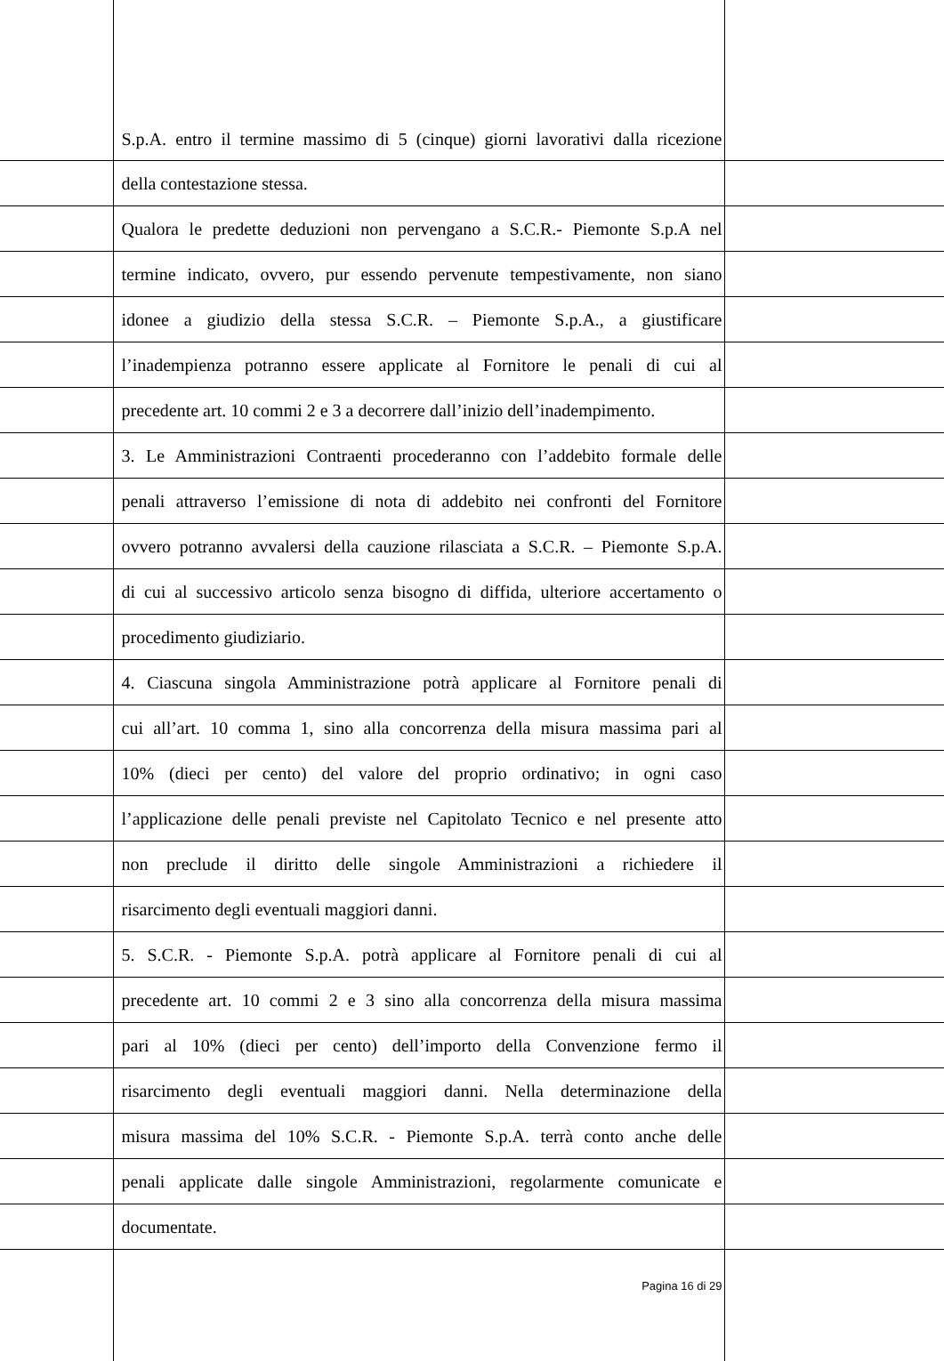| | S.p.A. entro il termine massimo di 5 (cinque) giorni lavorativi dalla ricezione | |
| | della contestazione stessa. | |
| | Qualora le predette deduzioni non pervengano a S.C.R.- Piemonte S.p.A nel | |
| | termine indicato, ovvero, pur essendo pervenute tempestivamente, non siano | |
| | idonee a giudizio della stessa S.C.R. – Piemonte S.p.A., a giustificare | |
| | l’inadempienza potranno essere applicate al Fornitore le penali di cui al | |
| | precedente art. 10 commi 2 e 3 a decorrere dall’inizio dell’inadempimento. | |
| | 3. Le Amministrazioni Contraenti procederanno con l’addebito formale delle | |
| | penali attraverso l’emissione di nota di addebito nei confronti del Fornitore | |
| | ovvero potranno avvalersi della cauzione rilasciata a S.C.R. – Piemonte S.p.A. | |
| | di cui al successivo articolo senza bisogno di diffida, ulteriore accertamento o | |
| | procedimento giudiziario. | |
| | 4. Ciascuna singola Amministrazione potrà applicare al Fornitore penali di | |
| | cui all’art. 10 comma 1, sino alla concorrenza della misura massima pari al | |
| | 10% (dieci per cento) del valore del proprio ordinativo; in ogni caso | |
| | l’applicazione delle penali previste nel Capitolato Tecnico e nel presente atto | |
| | non preclude il diritto delle singole Amministrazioni a richiedere il | |
| | risarcimento degli eventuali maggiori danni. | |
| | 5. S.C.R. - Piemonte S.p.A. potrà applicare al Fornitore penali di cui al | |
| | precedente art. 10 commi 2 e 3 sino alla concorrenza della misura massima | |
| | pari al 10% (dieci per cento) dell’importo della Convenzione fermo il | |
| | risarcimento degli eventuali maggiori danni. Nella determinazione della | |
| | misura massima del 10% S.C.R. - Piemonte S.p.A. terrà conto anche delle | |
| | penali applicate dalle singole Amministrazioni, regolarmente comunicate e | |
| | documentate. | |
| | Pagina 16 di 29 | |